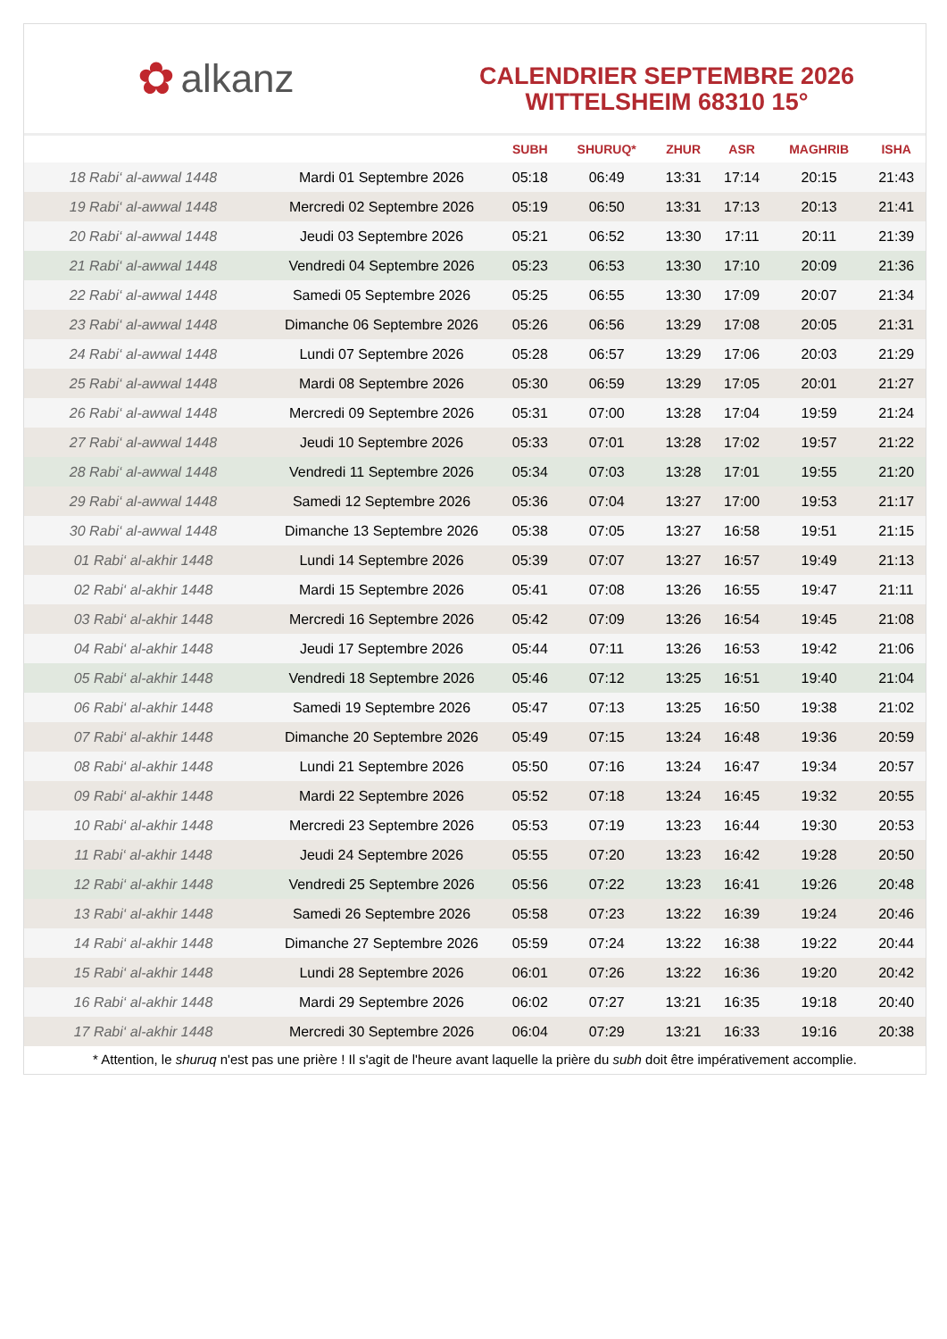✿ alkanz
CALENDRIER SEPTEMBRE 2026
WITTELSHEIM 68310 15°
| | | SUBH | SHURUQ* | ZHUR | ASR | MAGHRIB | ISHA |
| --- | --- | --- | --- | --- | --- | --- | --- |
| 18 Rabi‘ al-awwal 1448 | Mardi 01 Septembre 2026 | 05:18 | 06:49 | 13:31 | 17:14 | 20:15 | 21:43 |
| 19 Rabi‘ al-awwal 1448 | Mercredi 02 Septembre 2026 | 05:19 | 06:50 | 13:31 | 17:13 | 20:13 | 21:41 |
| 20 Rabi‘ al-awwal 1448 | Jeudi 03 Septembre 2026 | 05:21 | 06:52 | 13:30 | 17:11 | 20:11 | 21:39 |
| 21 Rabi‘ al-awwal 1448 | Vendredi 04 Septembre 2026 | 05:23 | 06:53 | 13:30 | 17:10 | 20:09 | 21:36 |
| 22 Rabi‘ al-awwal 1448 | Samedi 05 Septembre 2026 | 05:25 | 06:55 | 13:30 | 17:09 | 20:07 | 21:34 |
| 23 Rabi‘ al-awwal 1448 | Dimanche 06 Septembre 2026 | 05:26 | 06:56 | 13:29 | 17:08 | 20:05 | 21:31 |
| 24 Rabi‘ al-awwal 1448 | Lundi 07 Septembre 2026 | 05:28 | 06:57 | 13:29 | 17:06 | 20:03 | 21:29 |
| 25 Rabi‘ al-awwal 1448 | Mardi 08 Septembre 2026 | 05:30 | 06:59 | 13:29 | 17:05 | 20:01 | 21:27 |
| 26 Rabi‘ al-awwal 1448 | Mercredi 09 Septembre 2026 | 05:31 | 07:00 | 13:28 | 17:04 | 19:59 | 21:24 |
| 27 Rabi‘ al-awwal 1448 | Jeudi 10 Septembre 2026 | 05:33 | 07:01 | 13:28 | 17:02 | 19:57 | 21:22 |
| 28 Rabi‘ al-awwal 1448 | Vendredi 11 Septembre 2026 | 05:34 | 07:03 | 13:28 | 17:01 | 19:55 | 21:20 |
| 29 Rabi‘ al-awwal 1448 | Samedi 12 Septembre 2026 | 05:36 | 07:04 | 13:27 | 17:00 | 19:53 | 21:17 |
| 30 Rabi‘ al-awwal 1448 | Dimanche 13 Septembre 2026 | 05:38 | 07:05 | 13:27 | 16:58 | 19:51 | 21:15 |
| 01 Rabi‘ al-akhir 1448 | Lundi 14 Septembre 2026 | 05:39 | 07:07 | 13:27 | 16:57 | 19:49 | 21:13 |
| 02 Rabi‘ al-akhir 1448 | Mardi 15 Septembre 2026 | 05:41 | 07:08 | 13:26 | 16:55 | 19:47 | 21:11 |
| 03 Rabi‘ al-akhir 1448 | Mercredi 16 Septembre 2026 | 05:42 | 07:09 | 13:26 | 16:54 | 19:45 | 21:08 |
| 04 Rabi‘ al-akhir 1448 | Jeudi 17 Septembre 2026 | 05:44 | 07:11 | 13:26 | 16:53 | 19:42 | 21:06 |
| 05 Rabi‘ al-akhir 1448 | Vendredi 18 Septembre 2026 | 05:46 | 07:12 | 13:25 | 16:51 | 19:40 | 21:04 |
| 06 Rabi‘ al-akhir 1448 | Samedi 19 Septembre 2026 | 05:47 | 07:13 | 13:25 | 16:50 | 19:38 | 21:02 |
| 07 Rabi‘ al-akhir 1448 | Dimanche 20 Septembre 2026 | 05:49 | 07:15 | 13:24 | 16:48 | 19:36 | 20:59 |
| 08 Rabi‘ al-akhir 1448 | Lundi 21 Septembre 2026 | 05:50 | 07:16 | 13:24 | 16:47 | 19:34 | 20:57 |
| 09 Rabi‘ al-akhir 1448 | Mardi 22 Septembre 2026 | 05:52 | 07:18 | 13:24 | 16:45 | 19:32 | 20:55 |
| 10 Rabi‘ al-akhir 1448 | Mercredi 23 Septembre 2026 | 05:53 | 07:19 | 13:23 | 16:44 | 19:30 | 20:53 |
| 11 Rabi‘ al-akhir 1448 | Jeudi 24 Septembre 2026 | 05:55 | 07:20 | 13:23 | 16:42 | 19:28 | 20:50 |
| 12 Rabi‘ al-akhir 1448 | Vendredi 25 Septembre 2026 | 05:56 | 07:22 | 13:23 | 16:41 | 19:26 | 20:48 |
| 13 Rabi‘ al-akhir 1448 | Samedi 26 Septembre 2026 | 05:58 | 07:23 | 13:22 | 16:39 | 19:24 | 20:46 |
| 14 Rabi‘ al-akhir 1448 | Dimanche 27 Septembre 2026 | 05:59 | 07:24 | 13:22 | 16:38 | 19:22 | 20:44 |
| 15 Rabi‘ al-akhir 1448 | Lundi 28 Septembre 2026 | 06:01 | 07:26 | 13:22 | 16:36 | 19:20 | 20:42 |
| 16 Rabi‘ al-akhir 1448 | Mardi 29 Septembre 2026 | 06:02 | 07:27 | 13:21 | 16:35 | 19:18 | 20:40 |
| 17 Rabi‘ al-akhir 1448 | Mercredi 30 Septembre 2026 | 06:04 | 07:29 | 13:21 | 16:33 | 19:16 | 20:38 |
* Attention, le shuruq n'est pas une prière ! Il s'agit de l'heure avant laquelle la prière du subh doit être impérativement accomplie.